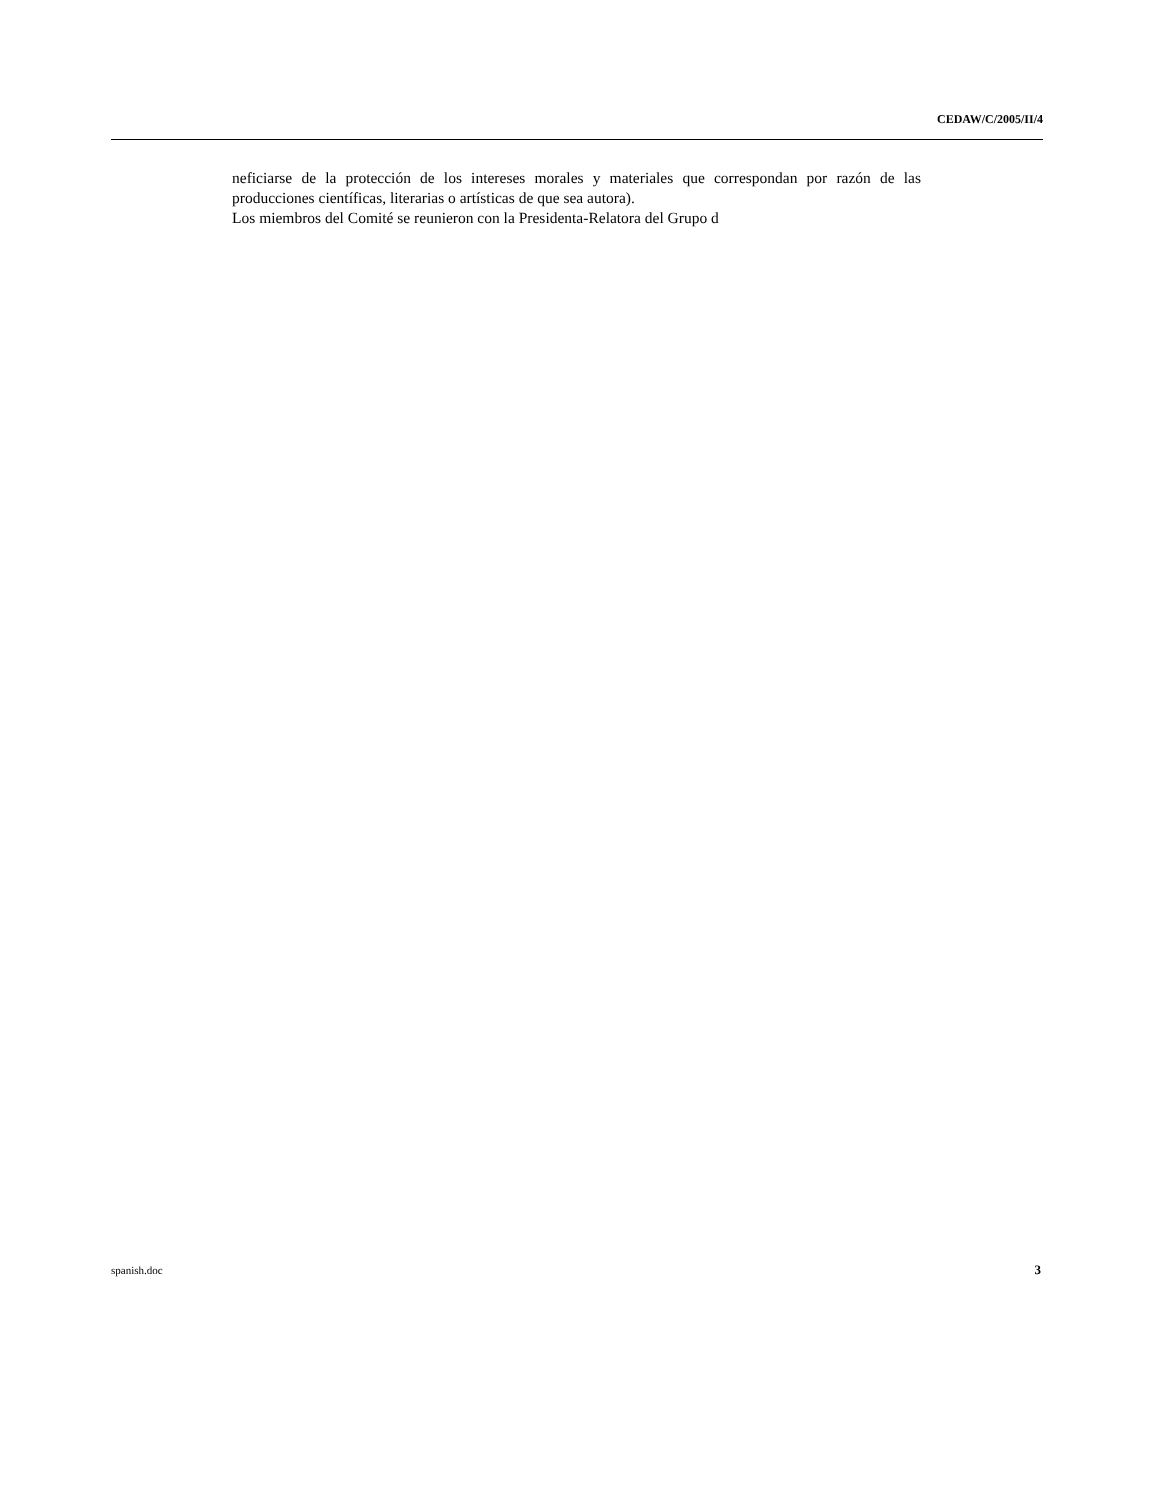CEDAW/C/2005/II/4
neficiarse de la protección de los intereses morales y materiales que correspondan por razón de las producciones científicas, literarias o artísticas de que sea autora).
Los miembros del Comité se reunieron con la Presidenta-Relatora del Grupo d
spanish.doc 3